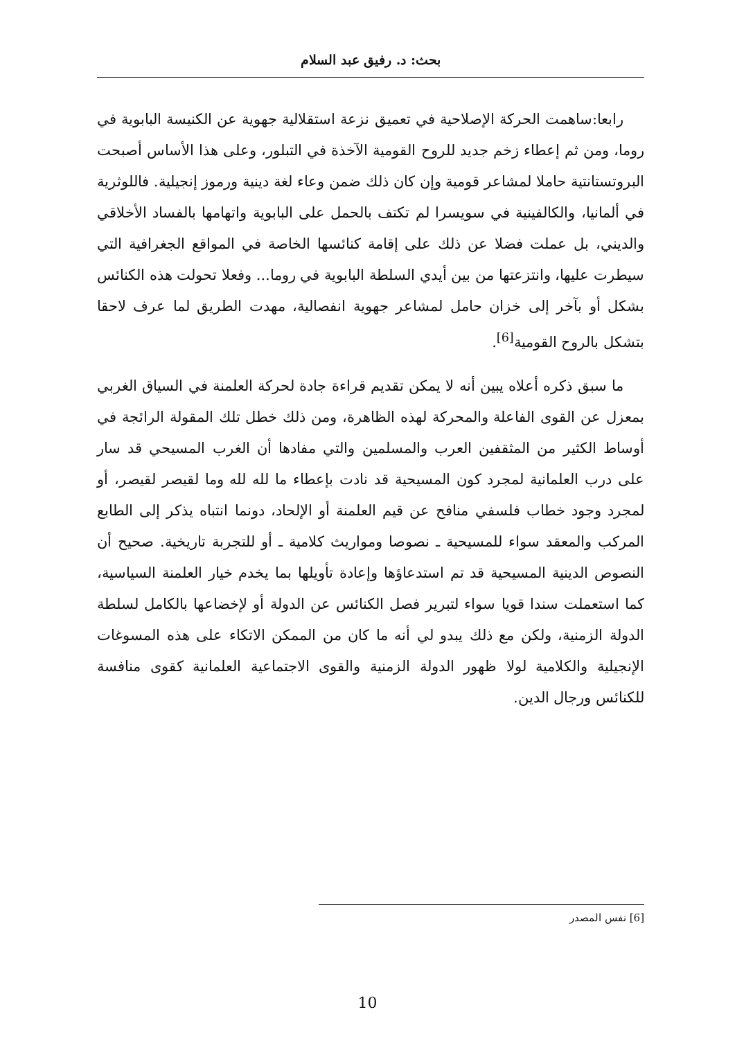بحث: د. رفيق عبد السلام
رابعا:ساهمت الحركة الإصلاحية في تعميق نزعة استقلالية جهوية عن الكنيسة البابوية في روما، ومن ثم إعطاء زخم جديد للروح القومية الآخذة في التبلور، وعلى هذا الأساس أصبحت البروتستانتية حاملا لمشاعر قومية وإن كان ذلك ضمن وعاء لغة دينية ورموز إنجيلية. فاللوثرية في ألمانيا، والكالفينية في سويسرا لم تكتف بالحمل على البابوية واتهامها بالفساد الأخلاقي والديني، بل عملت فضلا عن ذلك على إقامة كنائسها الخاصة في المواقع الجغرافية التي سيطرت عليها، وانتزعتها من بين أيدي السلطة البابوية في روما... وفعلا تحولت هذه الكنائس بشكل أو بآخر إلى خزان حامل لمشاعر جهوية انفصالية، مهدت الطريق لما عرف لاحقا بتشكل بالروح القومية<sup>[6]</sup>.
ما سبق ذكره أعلاه يبين أنه لا يمكن تقديم قراءة جادة لحركة العلمنة في السياق الغربي بمعزل عن القوى الفاعلة والمحركة لهذه الظاهرة، ومن ذلك خطل تلك المقولة الرائجة في أوساط الكثير من المثقفين العرب والمسلمين والتي مفادها أن الغرب المسيحي قد سار على درب العلمانية لمجرد كون المسيحية قد نادت بإعطاء ما لله لله وما لقيصر لقيصر، أو لمجرد وجود خطاب فلسفي منافح عن قيم العلمنة أو الإلحاد، دونما انتباه يذكر إلى الطابع المركب والمعقد سواء للمسيحية ـ نصوصا ومواريث كلامية ـ أو للتجربة تاريخية. صحيح أن النصوص الدينية المسيحية قد تم استدعاؤها وإعادة تأويلها بما يخدم خيار العلمنة السياسية، كما استعملت سندا قويا سواء لتبرير فصل الكنائس عن الدولة أو لإخضاعها بالكامل لسلطة الدولة الزمنية، ولكن مع ذلك يبدو لي أنه ما كان من الممكن الاتكاء على هذه المسوغات الإنجيلية والكلامية لولا ظهور الدولة الزمنية والقوى الاجتماعية العلمانية كقوى منافسة للكنائس ورجال الدين.
[6] نفس المصدر
10